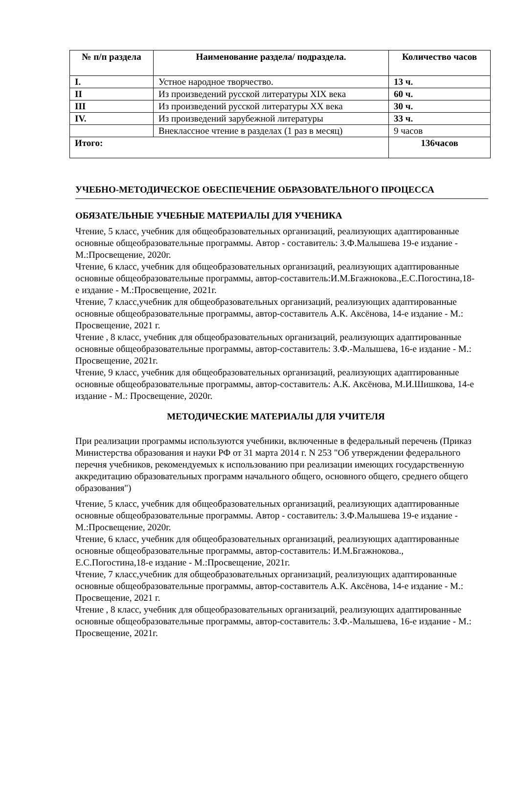| № п/п раздела | Наименование раздела/ подраздела. | Количество часов |
| --- | --- | --- |
| I. | Устное народное творчество. | 13 ч. |
| II | Из произведений русской литературы XIX века | 60 ч. |
| III | Из произведений русской литературы XX века | 30 ч. |
| IV. | Из произведений зарубежной литературы | 33 ч. |
| | Внеклассное чтение в разделах (1 раз в месяц) | 9 часов |
| Итого: | | 136часов |
УЧЕБНО-МЕТОДИЧЕСКОЕ ОБЕСПЕЧЕНИЕ ОБРАЗОВАТЕЛЬНОГО ПРОЦЕССА
ОБЯЗАТЕЛЬНЫЕ УЧЕБНЫЕ МАТЕРИАЛЫ ДЛЯ УЧЕНИКА
Чтение, 5 класс, учебник для общеобразовательных организаций, реализующих адаптированные основные общеобразовательные программы. Автор - составитель: З.Ф.Малышева 19-е издание - М.:Просвещение, 2020г.
Чтение, 6 класс, учебник для общеобразовательных организаций, реализующих адаптированные основные общеобразовательные программы, автор-составитель:И.М.Бгажнокова.,Е.С.Погостина,18-е издание - М.:Просвещение, 2021г.
Чтение, 7 класс,учебник для общеобразовательных организаций, реализующих адаптированные основные общеобразовательные программы, автор-составитель А.К. Аксёнова, 14-е издание - М.: Просвещение, 2021 г.
Чтение , 8 класс, учебник для общеобразовательных организаций, реализующих адаптированные основные общеобразовательные программы, автор-составитель: З.Ф.-Малышева, 16-е издание - М.: Просвещение, 2021г.
Чтение, 9 класс, учебник для общеобразовательных организаций, реализующих адаптированные основные общеобразовательные программы, автор-составитель: А.К. Аксёнова, М.И.Шишкова, 14-е издание - М.: Просвещение, 2020г.
МЕТОДИЧЕСКИЕ МАТЕРИАЛЫ ДЛЯ УЧИТЕЛЯ
При реализации программы используются учебники, включенные в федеральный перечень (Приказ Министерства образования и науки РФ от 31 марта 2014 г. N 253 "Об утверждении федерального перечня учебников, рекомендуемых к использованию при реализации имеющих государственную аккредитацию образовательных программ начального общего, основного общего, среднего общего образования")
Чтение, 5 класс, учебник для общеобразовательных организаций, реализующих адаптированные основные общеобразовательные программы. Автор - составитель: З.Ф.Малышева 19-е издание - М.:Просвещение, 2020г.
Чтение, 6 класс, учебник для общеобразовательных организаций, реализующих адаптированные основные общеобразовательные программы, автор-составитель: И.М.Бгажнокова., Е.С.Погостина,18-е издание - М.:Просвещение, 2021г.
Чтение, 7 класс,учебник для общеобразовательных организаций, реализующих адаптированные основные общеобразовательные программы, автор-составитель А.К. Аксёнова, 14-е издание - М.: Просвещение, 2021 г.
Чтение , 8 класс, учебник для общеобразовательных организаций, реализующих адаптированные основные общеобразовательные программы, автор-составитель: З.Ф.-Малышева, 16-е издание - М.: Просвещение, 2021г.